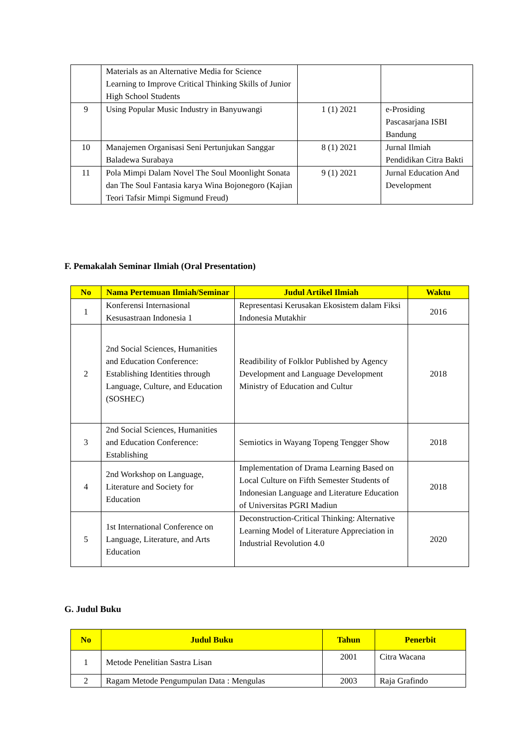| | Materials as an Alternative Media for Science Learning to Improve Critical Thinking Skills of Junior High School Students | | |
| 9 | Using Popular Music Industry in Banyuwangi | 1 (1) 2021 | e-Prosiding Pascasarjana ISBI Bandung |
| 10 | Manajemen Organisasi Seni Pertunjukan Sanggar Baladewa Surabaya | 8 (1) 2021 | Jurnal Ilmiah Pendidikan Citra Bakti |
| 11 | Pola Mimpi Dalam Novel The Soul Moonlight Sonata dan The Soul Fantasia karya Wina Bojonegoro (Kajian Teori Tafsir Mimpi Sigmund Freud) | 9 (1) 2021 | Jurnal Education And Development |
F. Pemakalah Seminar Ilmiah (Oral Presentation)
| No | Nama Pertemuan Ilmiah/Seminar | Judul Artikel Ilmiah | Waktu |
| --- | --- | --- | --- |
| 1 | Konferensi Internasional Kesusastraan Indonesia 1 | Representasi Kerusakan Ekosistem dalam Fiksi Indonesia Mutakhir | 2016 |
| 2 | 2nd Social Sciences, Humanities and Education Conference: Establishing Identities through Language, Culture, and Education (SOSHEC) | Readibility of Folklor Published by Agency Development and Language Development Ministry of Education and Cultur | 2018 |
| 3 | 2nd Social Sciences, Humanities and Education Conference: Establishing | Semiotics in Wayang Topeng Tengger Show | 2018 |
| 4 | 2nd Workshop on Language, Literature and Society for Education | Implementation of Drama Learning Based on Local Culture on Fifth Semester Students of Indonesian Language and Literature Education of Universitas PGRI Madiun | 2018 |
| 5 | 1st International Conference on Language, Literature, and Arts Education | Deconstruction-Critical Thinking: Alternative Learning Model of Literature Appreciation in Industrial Revolution 4.0 | 2020 |
G. Judul Buku
| No | Judul Buku | Tahun | Penerbit |
| --- | --- | --- | --- |
| 1 | Metode Penelitian Sastra Lisan | 2001 | Citra Wacana |
| 2 | Ragam Metode Pengumpulan Data : Mengulas | 2003 | Raja Grafindo |